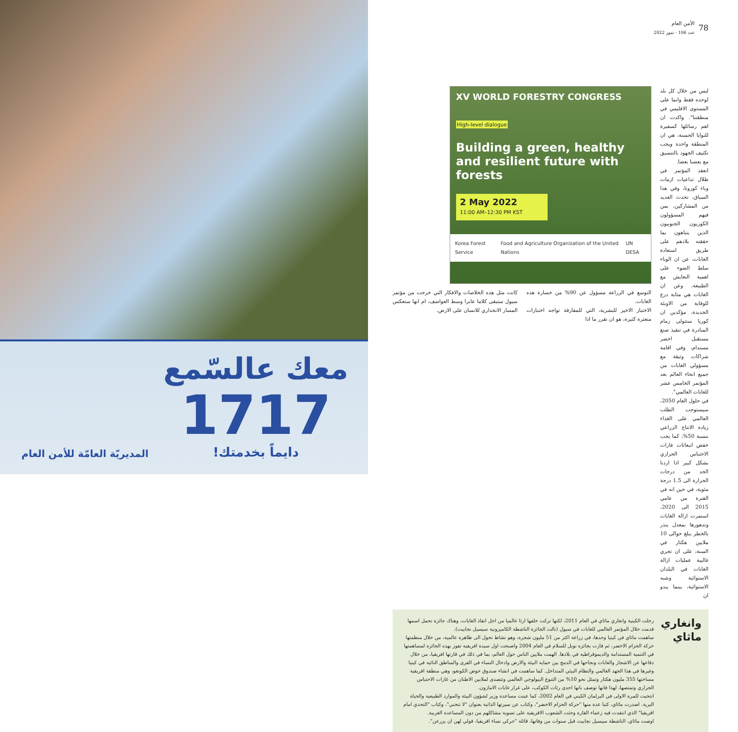معك عالسّمع
1717
دايماً بخدمتك!
المديريّة العامّة للأمن العام
78 الأمن العام
عدد 106 - تموز 2022
ليس من خلال كل بلد لوحده فقط وانما على المستوى الاقليمي في منطقتنا". واكدت ان اهم رسائلها كسفيرة للنوايا الحسنة، هي ان المنطقة واحدة ويجب تكثيف الجهود بالتنسيق مع بعضنا بعضا.
انعقد المؤتمر في ظلال تداعيات ازمات وباء كورونا، وفي هذا السياق، تحدث العديد من المشاركين، بمن فيهم المسؤولون الكوريون الجنوبيون الذين يتباهون بما حققته بلادهم على طريق استعادة الغابات، عن ان الوباء سلط الضوء على اهمية التعايش مع الطبيعة، وعن ان الغابات هي مثابة درع للوقاية من الاوبئة الجديدة، مؤكدين ان كوريا ستتولى زمام المبادرة في تنفيذ صنع مستقبل اخضر مستدام، وفي اقامة شراكات وثيقة مع مسؤولي الغابات من جميع انحاء العالم بعد المؤتمر الخامس عشر للغابات العالمي".
في حلول العام 2050، سيستوجب الطلب العالمي على الغذاء زيادة الانتاج الزراعي بنسبة 50%، كما يجب خفض انبعاثات غازات الاحتباس الحراري بشكل كبير اذا اردنا الحد من درجات الحرارة الى 1.5 درجة مئوية، في حين انه في الفترة من عامي 2015 الى 2020، استمرت ازالة الغابات وتدهورها بمعدل ينذر بالخطر يبلغ حوالى 10 ملايين هكتار في السنة، على ان تجري غالبية عمليات ازالة الغابات في البلدان الاستوائية وشبه الاستوائية، بينما يبدو ان
XV WORLD FORESTRY CONGRESS
High-level dialogue
Building a green, healthy and resilient future with forests
2 May 2022
11:00 AM–12:30 PM KST
Korea Forest Service Food and Agriculture Organization of the United Nations UN DESA
التوسع في الزراعة مسؤول عن 90% من خسارة هذه الغابات.
الاختبار الاخير للبشرية، التي للمفارقة تواجه اختبارات متعثرة كثيرة، هو ان تقرر ما اذا
كانت مثل هذه الخلاصات والافكار التي خرجت من مؤتمر سيول ستبقى كلاما عابرا وسط العواصف، ام انها ستعكس المسار الانحداري للانسان على الارض.
وانغاري ماثاي
رحلت الكينية وانغاري ماثاي في العام 2011، لكنها تركت خلفها ارثا عالميا من اجل انقاذ الغابات، وهناك جائزة تحمل اسمها قدمت خلال المؤتمر العالمي للغابات في سيول (نالت الجائزة الناشطة الكاميرونية سيسيل نجابيت).
ساهمت ماثاي في كينيا وحدها، في زراعة اكثر من 51 مليون شجرة، وهو نشاط تحول الى ظاهرة عالمية، من خلال منظمتها حركة الحزام الاخضر، ثم فازت بجائزة نوبل للسلام في العام 2004 واصبحت اول سيدة افريقية تفوز بهذه الجائزة لمساهمتها في التنمية المستدامة والديموقراطية في بلادها. الهمت ملايين الناس حول العالم، بما في ذلك في قارتها افريقيا، من خلال دفاعها عن الاشجار والغابات ونجاحها في الدمج بين حماية البيئة والارض وادخال النساء في القرى والمناطق النائية في كينيا وغيرها في هذا الجهد العالمي والنظام البيئي المتداخل. كما ساهمت في انشاء صندوق حوض الكونغو، وهي منطقة افريقية مساحتها 355 مليون هكتار وتمثل نحو 10% من التنوع البيولوجي العالمي وتتصدى لملايين الاطنان من غازات الاحتباس الحراري وتمتصها، لهذا فانها توصف بانها احدى رئات الكوكب، على غرار غابات الامازون.
انتخبت للمرة الاولى في البرلمان الكيني في العام 2002، كما عينت مساعدة وزير لشؤون البيئة والموارد الطبيعية والحياة البرية. اصدرت ماثاي، كتبا عدة منها "حركة الحزام الاخضر"، وكتاب عن سيرتها الذاتية بعنوان "لا تنحني"، وكتاب "التحدي امام افريقيا" الذي انتقدت فيه زعماء القارة وحثت الشعوب الافريقية على تسوية مشاكلهم من دون المساعدة الغربية.
اوصت ماثاي، الناشطة سيسيل نجابيت قبل سنوات من وفاتها، قائلة "حركي نساء افريقيا، قولي لهن ان يزرعن".